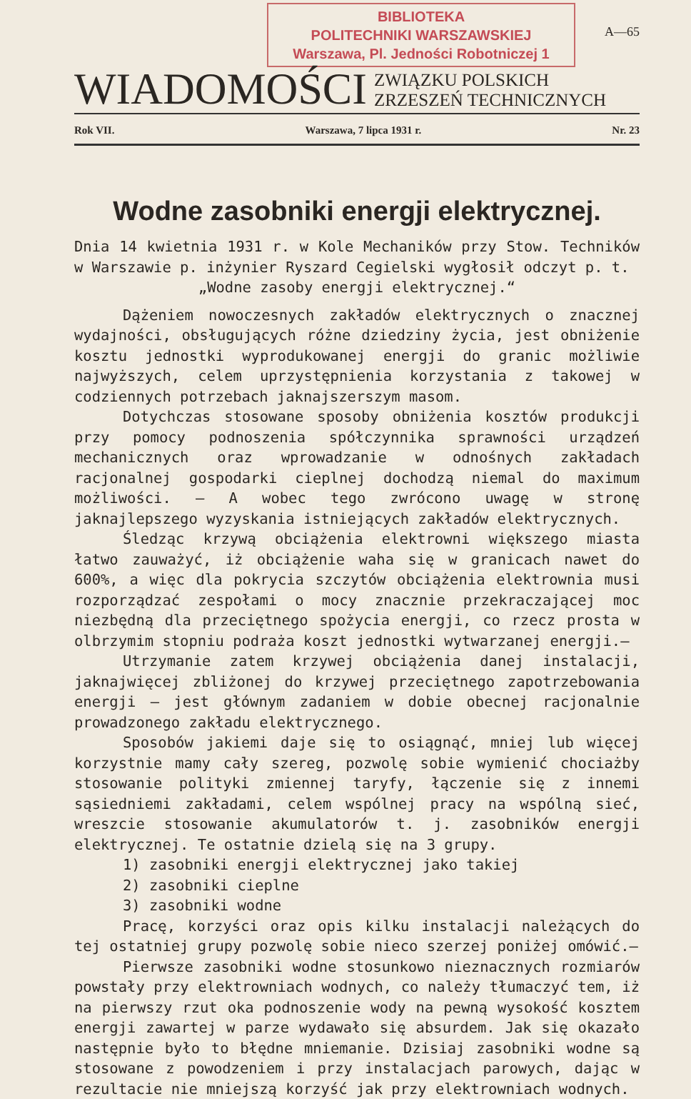BIBLIOTEKA
POLITECHNIKI WARSZAWSKIEJ
Warszawa, Pl. Jedności Robotniczej 1
A—65
WIADOMOŚCI
ZWIĄZKU POLSKICH
ZRZESZEŃ TECHNICZNYCH
Rok VII. Warszawa, 7 lipca 1931 r. Nr. 23
Wodne zasobniki energji elektrycznej.
Dnia 14 kwietnia 1931 r. w Kole Mechaników przy Stow. Techników w Warszawie p. inżynier Ryszard Cegielski wygłosił odczyt p. t.
„Wodne zasoby energji elektrycznej.“
Dążeniem nowoczesnych zakładów elektrycznych o znacznej wydajności, obsługujących różne dziedziny życia, jest obniżenie kosztu jednostki wyprodukowanej energji do granic możliwie najwyższych, celem uprzystępnienia korzystania z takowej w codziennych potrzebach jaknajszerszym masom.
Dotychczas stosowane sposoby obniżenia kosztów produkcji przy pomocy podnoszenia spółczynnika sprawności urządzeń mechanicznych oraz wprowadzanie w odnośnych zakładach racjonalnej gospodarki cieplnej dochodzą niemal do maximum możliwości. — A wobec tego zwrócono uwagę w stronę jaknajlepszego wyzyskania istniejących zakładów elektrycznych.
Śledząc krzywą obciążenia elektrowni większego miasta łatwo zauważyć, iż obciążenie waha się w granicach nawet do 600%, a więc dla pokrycia szczytów obciążenia elektrownia musi rozporządzać zespołami o mocy znacznie przekraczającej moc niezbędną dla przeciętnego spożycia energji, co rzecz prosta w olbrzymim stopniu podraża koszt jednostki wytwarzanej energji.—
Utrzymanie zatem krzywej obciążenia danej instalacji, jaknajwięcej zbliżonej do krzywej przeciętnego zapotrzebowania energji — jest głównym zadaniem w dobie obecnej racjonalnie prowadzonego zakładu elektrycznego.
Sposobów jakiemi daje się to osiągnąć, mniej lub więcej korzystnie mamy cały szereg, pozwolę sobie wymienić chociażby stosowanie polityki zmiennej taryfy, łączenie się z innemi sąsiedniemi zakładami, celem wspólnej pracy na wspólną sieć, wreszcie stosowanie akumulatorów t. j. zasobników energji elektrycznej. Te ostatnie dzielą się na 3 grupy.
1) zasobniki energji elektrycznej jako takiej
2) zasobniki cieplne
3) zasobniki wodne
Pracę, korzyści oraz opis kilku instalacji należących do tej ostatniej grupy pozwolę sobie nieco szerzej poniżej omówić.—
Pierwsze zasobniki wodne stosunkowo nieznacznych rozmiarów powstały przy elektrowniach wodnych, co należy tłumaczyć tem, iż na pierwszy rzut oka podnoszenie wody na pewną wysokość kosztem energji zawartej w parze wydawało się absurdem. Jak się okazało następnie było to błędne mniemanie. Dzisiaj zasobniki wodne są stosowane z powodzeniem i przy instalacjach parowych, dając w rezultacie nie mniejszą korzyść jak przy elektrowniach wodnych.